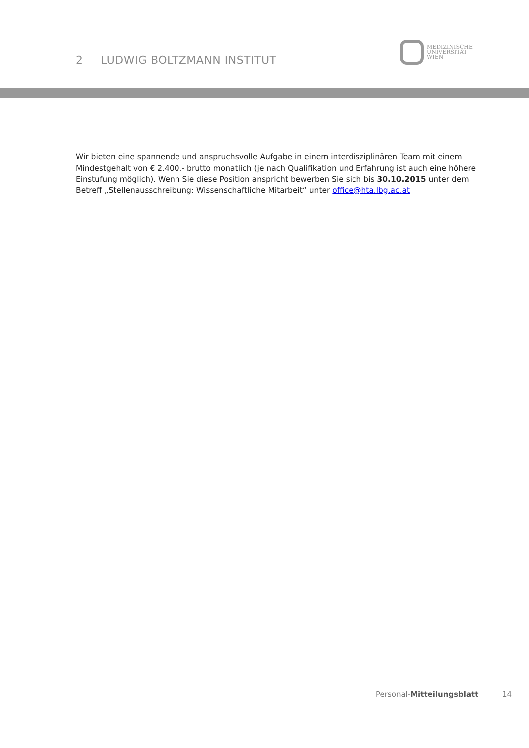2 LUDWIG BOLTZMANN INSTITUT
MEDIZINISCHE
UNIVERSITÄT
WIEN
Wir bieten eine spannende und anspruchsvolle Aufgabe in einem interdisziplinären Team mit einem Mindestgehalt von € 2.400.- brutto monatlich (je nach Qualifikation und Erfahrung ist auch eine höhere Einstufung möglich). Wenn Sie diese Position anspricht bewerben Sie sich bis 30.10.2015 unter dem Betreff „Stellenausschreibung: Wissenschaftliche Mitarbeit“ unter office@hta.lbg.ac.at
Personal-Mitteilungsblatt 14